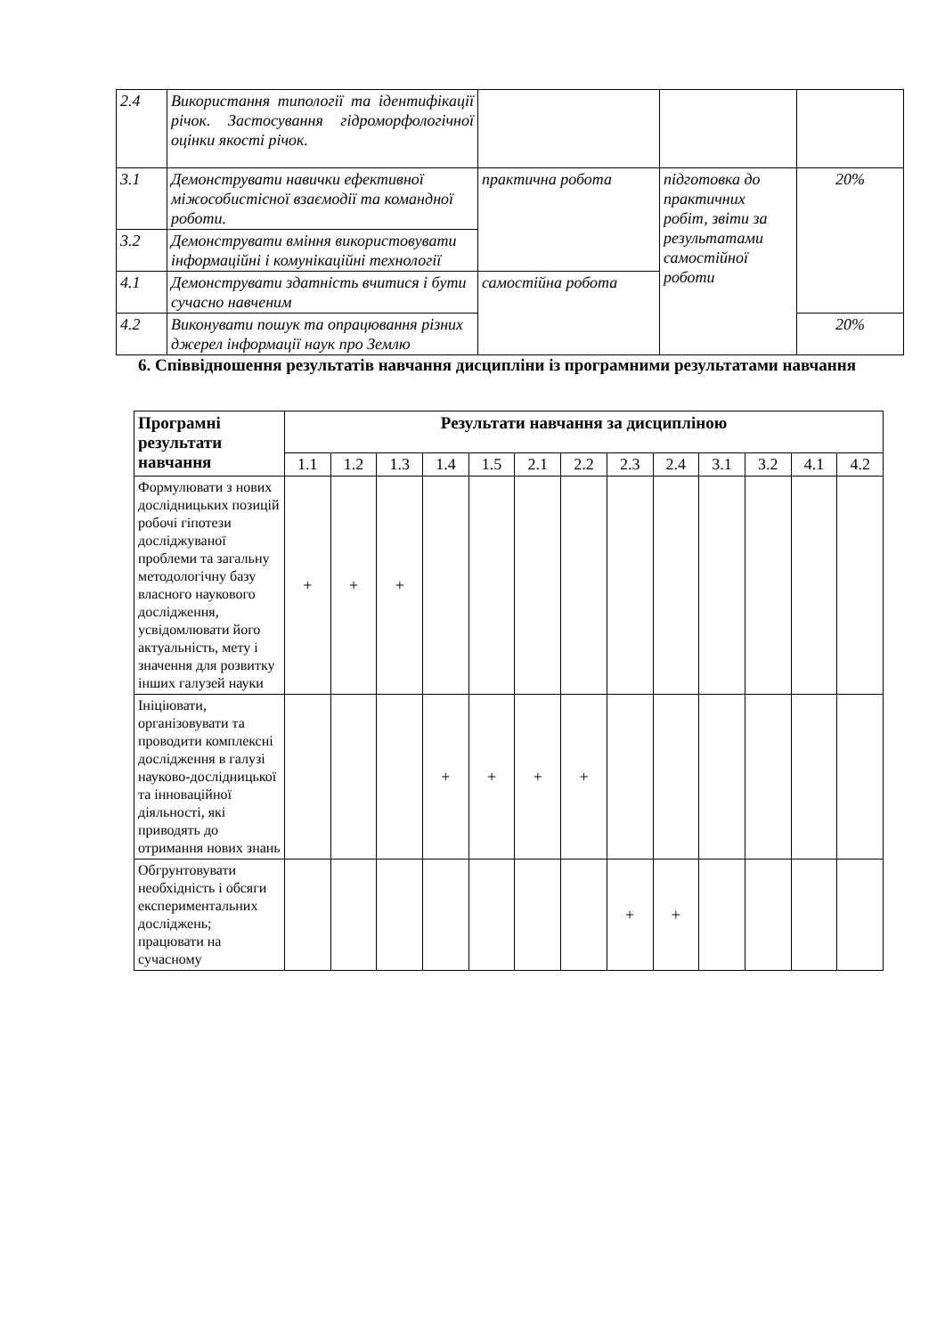| 2.4 | Використання типології та ідентифікації річок. Застосування гідроморфологічної оцінки якості річок. | | | |
| 3.1 | Демонструвати навички ефективної міжособистісної взаємодії та командної роботи. | практична робота | підготовка до практичних робіт, звіти за результатами самостійної роботи | 20% |
| 3.2 | Демонструвати вміння використовувати інформаційні і комунікаційні технології | | | |
| 4.1 | Демонструвати здатність вчитися і бути сучасно навченим | самостійна робота | | |
| 4.2 | Виконувати пошук та опрацювання різних джерел інформації наук про Землю | | | 20% |
6. Співвідношення результатів навчання дисципліни із програмними результатами навчання
| Програмні результати навчання | Результати навчання за дисципліною | | | | | | | | | | | | |
| --- | --- | --- | --- | --- | --- | --- | --- | --- | --- | --- | --- | --- | --- |
| | 1.1 | 1.2 | 1.3 | 1.4 | 1.5 | 2.1 | 2.2 | 2.3 | 2.4 | 3.1 | 3.2 | 4.1 | 4.2 |
| Формулювати з нових дослідницьких позицій робочі гіпотези досліджуваної проблеми та загальну методологічну базу власного наукового дослідження, усвідомлювати його актуальність, мету і значення для розвитку інших галузей науки | + | + | + | | | | | | | | | | |
| Ініціювати, організовувати та проводити комплексні дослідження в галузі науково-дослідницької та інноваційної діяльності, які приводять до отримання нових знань | | | | + | + | + | + | | | | | | |
| Обгрунтовувати необхідність і обсяги експериментальних досліджень; працювати на сучасному | | | | | | | | + | + | | | | |